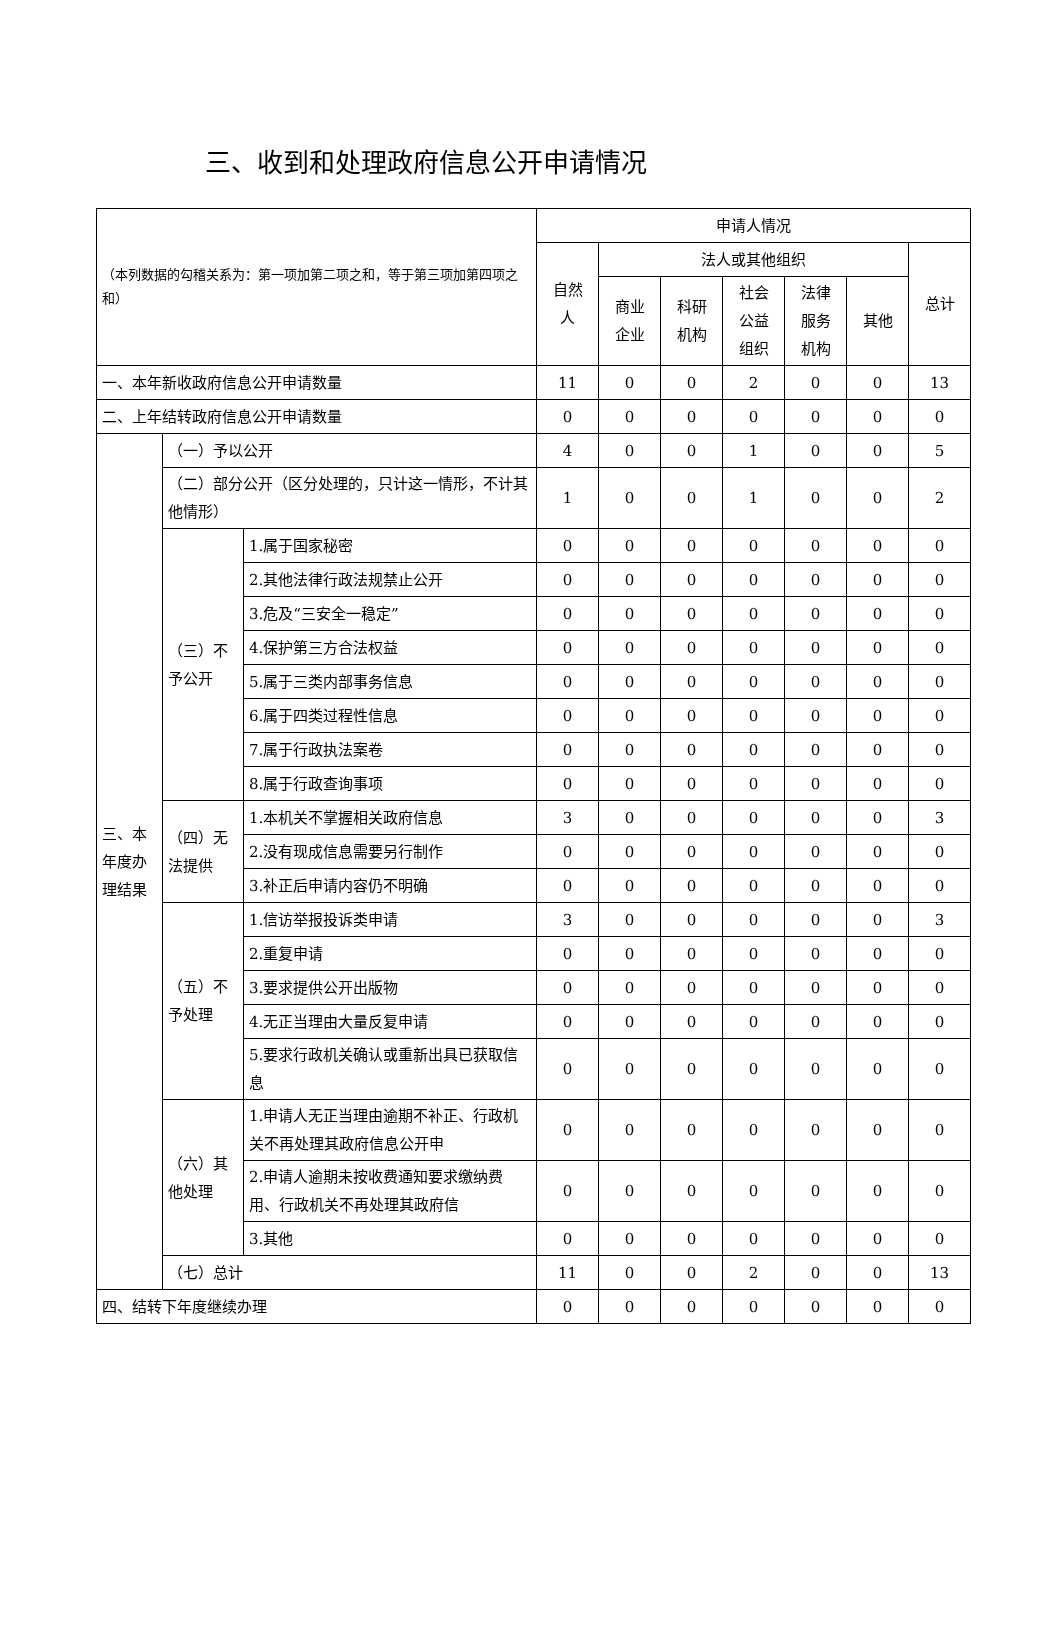三、收到和处理政府信息公开申请情况
| （本列数据的勾稽关系为：第一项加第二项之和，等于第三项加第四项之和） | | | 申请人情况 | | | | | | |
| | | | 自然 人 | 法人或其他组织 | | | | | 总计 |
| | | | | 商业 企业 | 科研 机构 | 社会 公益 组织 | 法律 服务 机构 | 其他 | |
| 一、本年新收政府信息公开申请数量 | | | 11 | 0 | 0 | 2 | 0 | 0 | 13 |
| 二、上年结转政府信息公开申请数量 | | | 0 | 0 | 0 | 0 | 0 | 0 | 0 |
| 三、本年度办理结果 | （一）予以公开 | | 4 | 0 | 0 | 1 | 0 | 0 | 5 |
| | （二）部分公开（区分处理的，只计这一情形，不计其他情形） | | 1 | 0 | 0 | 1 | 0 | 0 | 2 |
| | （三）不予公开 | 1.属于国家秘密 | 0 | 0 | 0 | 0 | 0 | 0 | 0 |
| | | 2.其他法律行政法规禁止公开 | 0 | 0 | 0 | 0 | 0 | 0 | 0 |
| | | 3.危及“三安全一稳定” | 0 | 0 | 0 | 0 | 0 | 0 | 0 |
| | | 4.保护第三方合法权益 | 0 | 0 | 0 | 0 | 0 | 0 | 0 |
| | | 5.属于三类内部事务信息 | 0 | 0 | 0 | 0 | 0 | 0 | 0 |
| | | 6.属于四类过程性信息 | 0 | 0 | 0 | 0 | 0 | 0 | 0 |
| | | 7.属于行政执法案卷 | 0 | 0 | 0 | 0 | 0 | 0 | 0 |
| | | 8.属于行政查询事项 | 0 | 0 | 0 | 0 | 0 | 0 | 0 |
| | （四）无法提供 | 1.本机关不掌握相关政府信息 | 3 | 0 | 0 | 0 | 0 | 0 | 3 |
| | | 2.没有现成信息需要另行制作 | 0 | 0 | 0 | 0 | 0 | 0 | 0 |
| | | 3.补正后申请内容仍不明确 | 0 | 0 | 0 | 0 | 0 | 0 | 0 |
| | （五）不予处理 | 1.信访举报投诉类申请 | 3 | 0 | 0 | 0 | 0 | 0 | 3 |
| | | 2.重复申请 | 0 | 0 | 0 | 0 | 0 | 0 | 0 |
| | | 3.要求提供公开出版物 | 0 | 0 | 0 | 0 | 0 | 0 | 0 |
| | | 4.无正当理由大量反复申请 | 0 | 0 | 0 | 0 | 0 | 0 | 0 |
| | | 5.要求行政机关确认或重新出具已获取信息 | 0 | 0 | 0 | 0 | 0 | 0 | 0 |
| | （六）其他处理 | 1.申请人无正当理由逾期不补正、行政机关不再处理其政府信息公开申 | 0 | 0 | 0 | 0 | 0 | 0 | 0 |
| | | 2.申请人逾期未按收费通知要求缴纳费用、行政机关不再处理其政府信 | 0 | 0 | 0 | 0 | 0 | 0 | 0 |
| | | 3.其他 | 0 | 0 | 0 | 0 | 0 | 0 | 0 |
| | （七）总计 | | 11 | 0 | 0 | 2 | 0 | 0 | 13 |
| 四、结转下年度继续办理 | | | 0 | 0 | 0 | 0 | 0 | 0 | 0 |